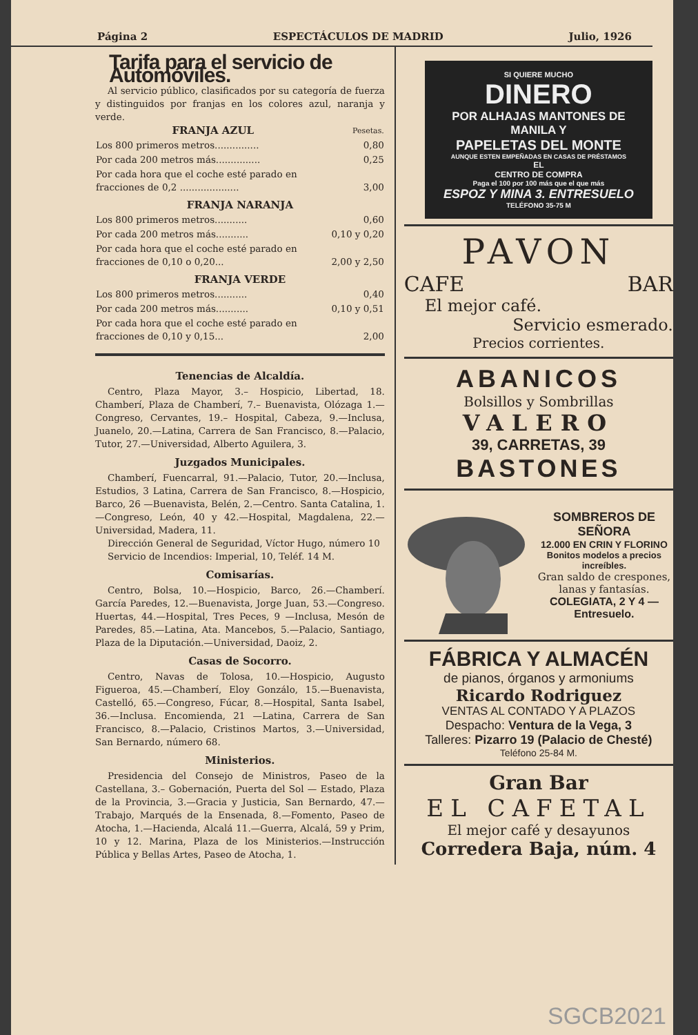Página 2 ESPECTÁCULOS DE MADRID Julio, 1926
Tarifa para el servicio de Automóviles.
Al servicio público, clasificados por su categoría de fuerza y distinguidos por franjas en los colores azul, naranja y verde.
| FRANJA AZUL | Pesetas. |
| --- | --- |
| Los 800 primeros metros............... | 0,80 |
| Por cada 200 metros más............... | 0,25 |
| Por cada hora que el coche esté parado en fracciones de 0,2 .................... | 3,00 |
| FRANJA NARANJA | |
| Los 800 primeros metros........... | 0,60 |
| Por cada 200 metros más........... | 0,10 y 0,20 |
| Por cada hora que el coche esté parado en fracciones de 0,10 o 0,20... | 2,00 y 2,50 |
| FRANJA VERDE | |
| Los 800 primeros metros........... | 0,40 |
| Por cada 200 metros más........... | 0,10 y 0,51 |
| Por cada hora que el coche esté parado en fracciones de 0,10 y 0,15... | 2,00 |
Tenencias de Alcaldía.
Centro, Plaza Mayor, 3.– Hospicio, Libertad, 18. Chamberí, Plaza de Chamberí, 7.– Buenavista, Olózaga 1.—Congreso, Cervantes, 19.– Hospital, Cabeza, 9.—Inclusa, Juanelo, 20.—Latina, Carrera de San Francisco, 8.—Palacio, Tutor, 27.—Universidad, Alberto Aguilera, 3.
Juzgados Municipales.
Chamberí, Fuencarral, 91.—Palacio, Tutor, 20.—Inclusa, Estudios, 3 Latina, Carrera de San Francisco, 8.—Hospicio, Barco, 26 —Buenavista, Belén, 2.—Centro. Santa Catalina, 1.—Congreso, León, 40 y 42.—Hospital, Magdalena, 22.—Universidad, Madera, 11.
Dirección General de Seguridad, Víctor Hugo, número 10
Servicio de Incendios: Imperial, 10, Teléf. 14 M.
Comisarías.
Centro, Bolsa, 10.—Hospicio, Barco, 26.—Chamberí. García Paredes, 12.—Buenavista, Jorge Juan, 53.—Congreso. Huertas, 44.—Hospital, Tres Peces, 9 —Inclusa, Mesón de Paredes, 85.—Latina, Ata. Mancebos, 5.—Palacio, Santiago, Plaza de la Diputación.—Universidad, Daoiz, 2.
Casas de Socorro.
Centro, Navas de Tolosa, 10.—Hospicio, Augusto Figueroa, 45.—Chamberí, Eloy Gonzálo, 15.—Buenavista, Castelló, 65.—Congreso, Fúcar, 8.—Hospital, Santa Isabel, 36.—Inclusa. Encomienda, 21 —Latina, Carrera de San Francisco, 8.—Palacio, Cristinos Martos, 3.—Universidad, San Bernardo, número 68.
Ministerios.
Presidencia del Consejo de Ministros, Paseo de la Castellana, 3.– Gobernación, Puerta del Sol — Estado, Plaza de la Provincia, 3.—Gracia y Justicia, San Bernardo, 47.—Trabajo, Marqués de la Ensenada, 8.—Fomento, Paseo de Atocha, 1.—Hacienda, Alcalá 11.—Guerra, Alcalá, 59 y Prim, 10 y 12. Marina, Plaza de los Ministerios.—Instrucción Pública y Bellas Artes, Paseo de Atocha, 1.
SI QUIERE MUCHO
DINERO
POR ALHAJAS MANTONES DE MANILA Y
PAPELETAS DEL MONTE
AUNQUE ESTEN EMPEÑADAS EN CASAS DE PRÉSTAMOS
EL
CENTRO DE COMPRA
Paga el 100 por 100 más que el que más
ESPOZ Y MINA 3. ENTRESUELO
TELÉFONO 35-75 M
PAVON
CAFE BAR
El mejor café.
Servicio esmerado.
Precios corrientes.
ABANICOS
Bolsillos y Sombrillas
VALERO
39, CARRETAS, 39
BASTONES
SOMBREROS DE SEÑORA
12.000 EN CRIN Y FLORINO
Bonitos modelos a precios increíbles.
Gran saldo de crespones, lanas y fantasías.
COLEGIATA, 2 Y 4 —Entresuelo.
FÁBRICA Y ALMACÉN
de pianos, órganos y armoniums
Ricardo Rodriguez
VENTAS AL CONTADO Y A PLAZOS
Despacho: Ventura de la Vega, 3
Talleres: Pizarro 19 (Palacio de Chesté)
Teléfono 25-84 M.
Gran Bar
EL CAFETAL
El mejor café y desayunos
Corredera Baja, núm. 4
SGCB2021